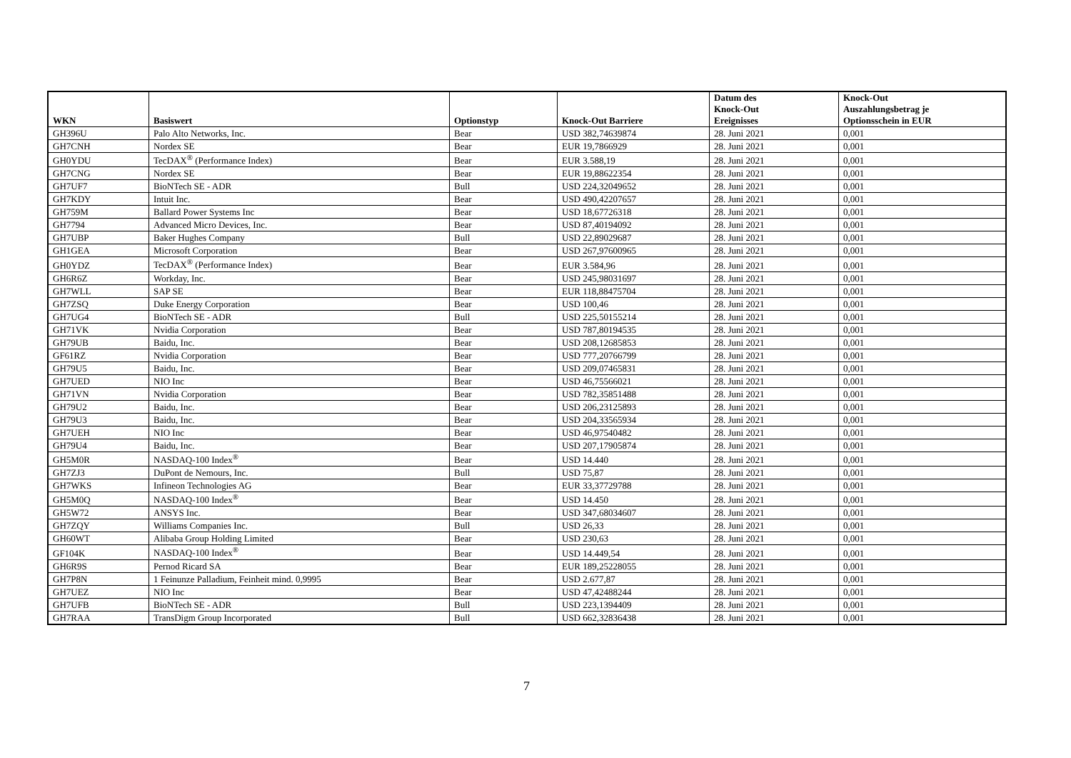| WKN | Basiswert | Optionstyp | Knock-Out Barriere | Datum des Knock-Out Ereignisses | Knock-Out Auszahlungsbetrag je Optionsschein in EUR |
| --- | --- | --- | --- | --- | --- |
| GH396U | Palo Alto Networks, Inc. | Bear | USD 382,74639874 | 28. Juni 2021 | 0,001 |
| GH7CNH | Nordex SE | Bear | EUR 19,7866929 | 28. Juni 2021 | 0,001 |
| GH0YDU | TecDAX<sup>®</sup> (Performance Index) | Bear | EUR 3.588,19 | 28. Juni 2021 | 0,001 |
| GH7CNG | Nordex SE | Bear | EUR 19,88622354 | 28. Juni 2021 | 0,001 |
| GH7UF7 | BioNTech SE - ADR | Bull | USD 224,32049652 | 28. Juni 2021 | 0,001 |
| GH7KDY | Intuit Inc. | Bear | USD 490,42207657 | 28. Juni 2021 | 0,001 |
| GH759M | Ballard Power Systems Inc | Bear | USD 18,67726318 | 28. Juni 2021 | 0,001 |
| GH7794 | Advanced Micro Devices, Inc. | Bear | USD 87,40194092 | 28. Juni 2021 | 0,001 |
| GH7UBP | Baker Hughes Company | Bull | USD 22,89029687 | 28. Juni 2021 | 0,001 |
| GH1GEA | Microsoft Corporation | Bear | USD 267,97600965 | 28. Juni 2021 | 0,001 |
| GH0YDZ | TecDAX<sup>®</sup> (Performance Index) | Bear | EUR 3.584,96 | 28. Juni 2021 | 0,001 |
| GH6R6Z | Workday, Inc. | Bear | USD 245,98031697 | 28. Juni 2021 | 0,001 |
| GH7WLL | SAP SE | Bear | EUR 118,88475704 | 28. Juni 2021 | 0,001 |
| GH7ZSQ | Duke Energy Corporation | Bear | USD 100,46 | 28. Juni 2021 | 0,001 |
| GH7UG4 | BioNTech SE - ADR | Bull | USD 225,50155214 | 28. Juni 2021 | 0,001 |
| GH71VK | Nvidia Corporation | Bear | USD 787,80194535 | 28. Juni 2021 | 0,001 |
| GH79UB | Baidu, Inc. | Bear | USD 208,12685853 | 28. Juni 2021 | 0,001 |
| GF61RZ | Nvidia Corporation | Bear | USD 777,20766799 | 28. Juni 2021 | 0,001 |
| GH79U5 | Baidu, Inc. | Bear | USD 209,07465831 | 28. Juni 2021 | 0,001 |
| GH7UED | NIO Inc | Bear | USD 46,75566021 | 28. Juni 2021 | 0,001 |
| GH71VN | Nvidia Corporation | Bear | USD 782,35851488 | 28. Juni 2021 | 0,001 |
| GH79U2 | Baidu, Inc. | Bear | USD 206,23125893 | 28. Juni 2021 | 0,001 |
| GH79U3 | Baidu, Inc. | Bear | USD 204,33565934 | 28. Juni 2021 | 0,001 |
| GH7UEH | NIO Inc | Bear | USD 46,97540482 | 28. Juni 2021 | 0,001 |
| GH79U4 | Baidu, Inc. | Bear | USD 207,17905874 | 28. Juni 2021 | 0,001 |
| GH5M0R | NASDAQ-100 Index<sup>®</sup> | Bear | USD 14.440 | 28. Juni 2021 | 0,001 |
| GH7ZJ3 | DuPont de Nemours, Inc. | Bull | USD 75,87 | 28. Juni 2021 | 0,001 |
| GH7WKS | Infineon Technologies AG | Bear | EUR 33,37729788 | 28. Juni 2021 | 0,001 |
| GH5M0Q | NASDAQ-100 Index<sup>®</sup> | Bear | USD 14.450 | 28. Juni 2021 | 0,001 |
| GH5W72 | ANSYS Inc. | Bear | USD 347,68034607 | 28. Juni 2021 | 0,001 |
| GH7ZQY | Williams Companies Inc. | Bull | USD 26,33 | 28. Juni 2021 | 0,001 |
| GH60WT | Alibaba Group Holding Limited | Bear | USD 230,63 | 28. Juni 2021 | 0,001 |
| GF104K | NASDAQ-100 Index<sup>®</sup> | Bear | USD 14.449,54 | 28. Juni 2021 | 0,001 |
| GH6R9S | Pernod Ricard SA | Bear | EUR 189,25228055 | 28. Juni 2021 | 0,001 |
| GH7P8N | 1 Feinunze Palladium, Feinheit mind. 0,9995 | Bear | USD 2.677,87 | 28. Juni 2021 | 0,001 |
| GH7UEZ | NIO Inc | Bear | USD 47,42488244 | 28. Juni 2021 | 0,001 |
| GH7UFB | BioNTech SE - ADR | Bull | USD 223,1394409 | 28. Juni 2021 | 0,001 |
| GH7RAA | TransDigm Group Incorporated | Bull | USD 662,32836438 | 28. Juni 2021 | 0,001 |
7